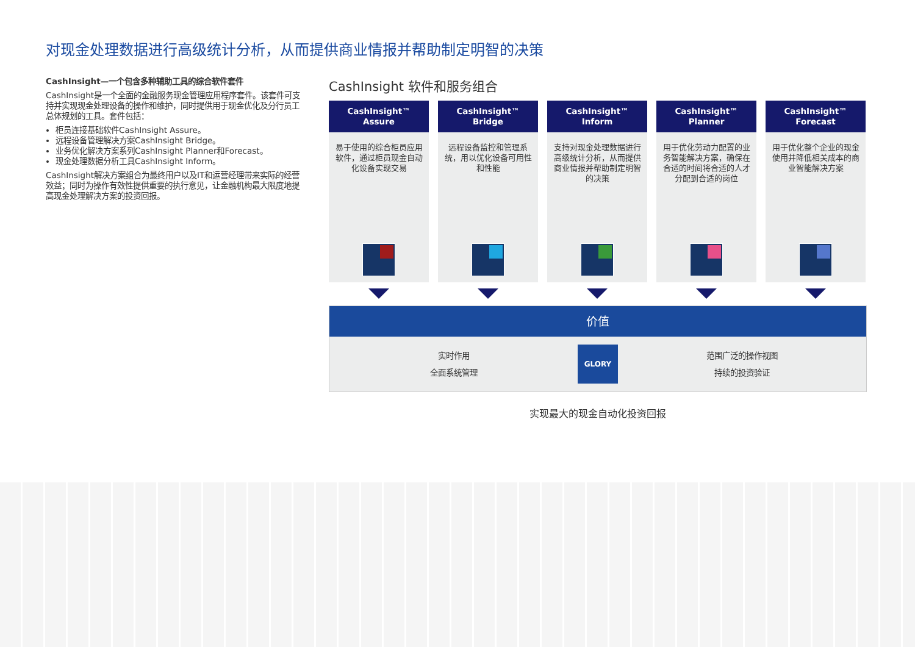对现金处理数据进行高级统计分析，从而提供商业情报并帮助制定明智的决策
CashInsight—一个包含多种辅助工具的综合软件套件
CashInsight是一个全面的金融服务现金管理应用程序套件。该套件可支持并实现现金处理设备的操作和维护，同时提供用于现金优化及分行员工总体规划的工具。套件包括：
柜员连接基础软件CashInsight Assure。
远程设备管理解决方案CashInsight Bridge。
业务优化解决方案系列CashInsight Planner和Forecast。
现金处理数据分析工具CashInsight Inform。
CashInsight解决方案组合为最终用户以及IT和运营经理带来实际的经营效益；同时为操作有效性提供重要的执行意见，让金融机构最大限度地提高现金处理解决方案的投资回报。
CashInsight 软件和服务组合
CashInsight™
Assure
易于使用的综合柜员应用软件，通过柜员现金自动化设备实现交易
CashInsight™
Bridge
远程设备监控和管理系统，用以优化设备可用性和性能
CashInsight™
Inform
支持对现金处理数据进行高级统计分析，从而提供商业情报并帮助制定明智的决策
CashInsight™
Planner
用于优化劳动力配置的业务智能解决方案，确保在合适的时间将合适的人才分配到合适的岗位
CashInsight™
Forecast
用于优化整个企业的现金使用并降低相关成本的商业智能解决方案
价值
实时作用
全面系统管理
GLORY
范围广泛的操作视图
持续的投资验证
实现最大的现金自动化投资回报